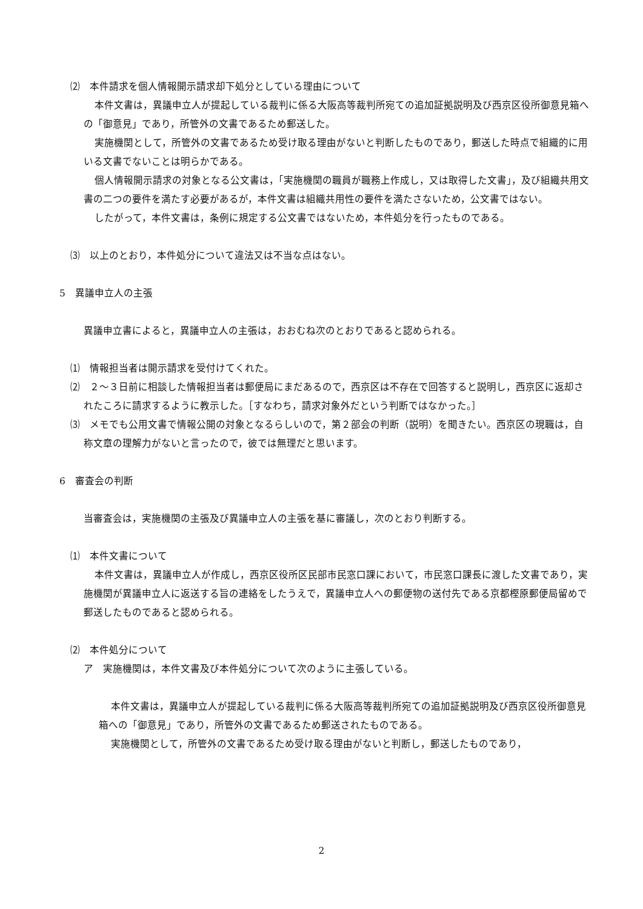⑵　本件請求を個人情報開示請求却下処分としている理由について
本件文書は，異議申立人が提起している裁判に係る大阪高等裁判所宛ての追加証拠説明及び西京区役所御意見箱への「御意見」であり，所管外の文書であるため郵送した。
実施機関として，所管外の文書であるため受け取る理由がないと判断したものであり，郵送した時点で組織的に用いる文書でないことは明らかである。
個人情報開示請求の対象となる公文書は，「実施機関の職員が職務上作成し，又は取得した文書」，及び組織共用文書の二つの要件を満たす必要があるが，本件文書は組織共用性の要件を満たさないため，公文書ではない。
したがって，本件文書は，条例に規定する公文書ではないため，本件処分を行ったものである。
⑶　以上のとおり，本件処分について違法又は不当な点はない。
5　異議申立人の主張
異議申立書によると，異議申立人の主張は，おおむね次のとおりであると認められる。
⑴　情報担当者は開示請求を受付けてくれた。
⑵　２～３日前に相談した情報担当者は郵便局にまだあるので，西京区は不存在で回答すると説明し，西京区に返却されたころに請求するように教示した。［すなわち，請求対象外だという判断ではなかった。］
⑶　メモでも公用文書で情報公開の対象となるらしいので，第２部会の判断（説明）を聞きたい。西京区の現職は，自称文章の理解力がないと言ったので，彼では無理だと思います。
6　審査会の判断
当審査会は，実施機関の主張及び異議申立人の主張を基に審議し，次のとおり判断する。
⑴　本件文書について
本件文書は，異議申立人が作成し，西京区役所区民部市民窓口課において，市民窓口課長に渡した文書であり，実施機関が異議申立人に返送する旨の連絡をしたうえで，異議申立人への郵便物の送付先である京都樫原郵便局留めで郵送したものであると認められる。
⑵　本件処分について
ア　実施機関は，本件文書及び本件処分について次のように主張している。
本件文書は，異議申立人が提起している裁判に係る大阪高等裁判所宛ての追加証拠説明及び西京区役所御意見箱への「御意見」であり，所管外の文書であるため郵送されたものである。
実施機関として，所管外の文書であるため受け取る理由がないと判断し，郵送したものであり，
2